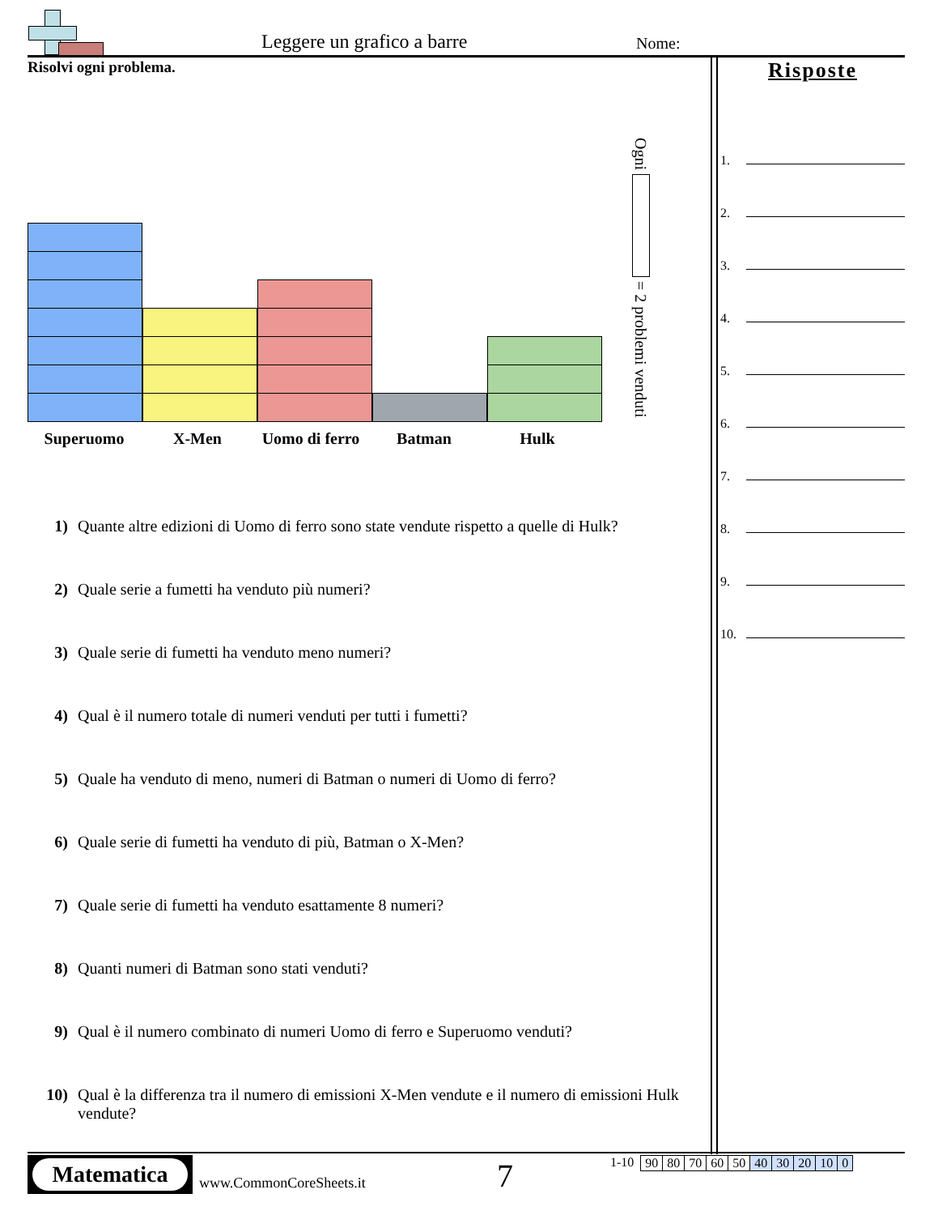Leggere un grafico a barre Nome:
Risolvi ogni problema.
Superuomo X-Men Uomo di ferro
Batman Hulk
Ogni = 2 problemi venduti
1) Quante altre edizioni di Uomo di ferro sono state vendute rispetto a quelle di Hulk?
2) Quale serie a fumetti ha venduto più numeri?
3) Quale serie di fumetti ha venduto meno numeri?
4) Qual è il numero totale di numeri venduti per tutti i fumetti?
5) Quale ha venduto di meno, numeri di Batman o numeri di Uomo di ferro?
6) Quale serie di fumetti ha venduto di più, Batman o X-Men?
7) Quale serie di fumetti ha venduto esattamente 8 numeri?
8) Quanti numeri di Batman sono stati venduti?
9) Qual è il numero combinato di numeri Uomo di ferro e Superuomo venduti?
10) Qual è la differenza tra il numero di emissioni X-Men vendute e il numero di emissioni Hulk vendute?
Risposte
1.
2.
3.
4.
5.
6.
7.
8.
9.
10.
Matematica
www.CommonCoreSheets.it 7
1-10
| 90 | 80 | 70 | 60 | 50 | 40 | 30 | 20 | 10 | 0 |